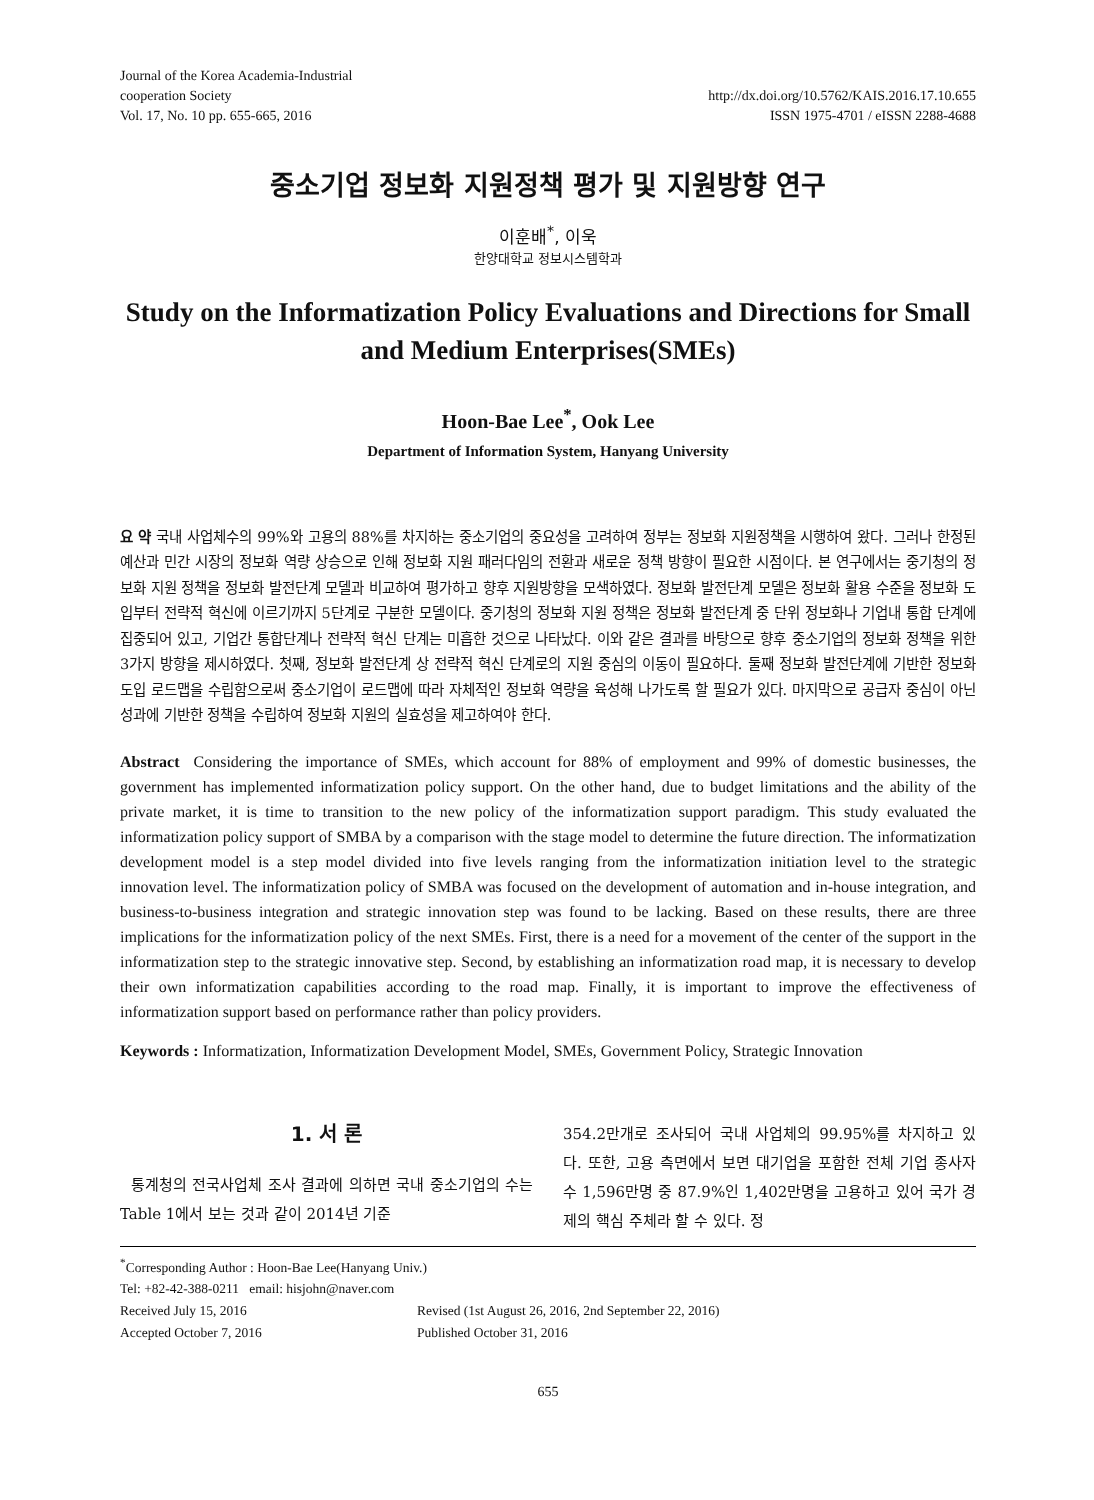Journal of the Korea Academia-Industrial
cooperation Society
Vol. 17, No. 10 pp. 655-665, 2016
http://dx.doi.org/10.5762/KAIS.2016.17.10.655
ISSN 1975-4701 / eISSN 2288-4688
중소기업 정보화 지원정책 평가 및 지원방향 연구
이훈배<sup>*</sup>, 이욱
한양대학교 정보시스템학과
Study on the Informatization Policy Evaluations and Directions for Small and Medium Enterprises(SMEs)
Hoon-Bae Lee<sup>*</sup>, Ook Lee
Department of Information System, Hanyang University
요 약 국내 사업체수의 99%와 고용의 88%를 차지하는 중소기업의 중요성을 고려하여 정부는 정보화 지원정책을 시행하여 왔다. 그러나 한정된 예산과 민간 시장의 정보화 역량 상승으로 인해 정보화 지원 패러다임의 전환과 새로운 정책 방향이 필요한 시점이다. 본 연구에서는 중기청의 정보화 지원 정책을 정보화 발전단계 모델과 비교하여 평가하고 향후 지원방향을 모색하였다. 정보화 발전단계 모델은 정보화 활용 수준을 정보화 도입부터 전략적 혁신에 이르기까지 5단계로 구분한 모델이다. 중기청의 정보화 지원 정책은 정보화 발전단계 중 단위 정보화나 기업내 통합 단계에 집중되어 있고, 기업간 통합단계나 전략적 혁신 단계는 미흡한 것으로 나타났다. 이와 같은 결과를 바탕으로 향후 중소기업의 정보화 정책을 위한 3가지 방향을 제시하였다. 첫째, 정보화 발전단계 상 전략적 혁신 단계로의 지원 중심의 이동이 필요하다. 둘째 정보화 발전단계에 기반한 정보화 도입 로드맵을 수립함으로써 중소기업이 로드맵에 따라 자체적인 정보화 역량을 육성해 나가도록 할 필요가 있다. 마지막으로 공급자 중심이 아닌 성과에 기반한 정책을 수립하여 정보화 지원의 실효성을 제고하여야 한다.
Abstract Considering the importance of SMEs, which account for 88% of employment and 99% of domestic businesses, the government has implemented informatization policy support. On the other hand, due to budget limitations and the ability of the private market, it is time to transition to the new policy of the informatization support paradigm. This study evaluated the informatization policy support of SMBA by a comparison with the stage model to determine the future direction. The informatization development model is a step model divided into five levels ranging from the informatization initiation level to the strategic innovation level. The informatization policy of SMBA was focused on the development of automation and in-house integration, and business-to-business integration and strategic innovation step was found to be lacking. Based on these results, there are three implications for the informatization policy of the next SMEs. First, there is a need for a movement of the center of the support in the informatization step to the strategic innovative step. Second, by establishing an informatization road map, it is necessary to develop their own informatization capabilities according to the road map. Finally, it is important to improve the effectiveness of informatization support based on performance rather than policy providers.
Keywords : Informatization, Informatization Development Model, SMEs, Government Policy, Strategic Innovation
1. 서 론
통계청의 전국사업체 조사 결과에 의하면 국내 중소기업의 수는 Table 1에서 보는 것과 같이 2014년 기준
354.2만개로 조사되어 국내 사업체의 99.95%를 차지하고 있다. 또한, 고용 측면에서 보면 대기업을 포함한 전체 기업 종사자 수 1,596만명 중 87.9%인 1,402만명을 고용하고 있어 국가 경제의 핵심 주체라 할 수 있다. 정
<sup>*</sup> Corresponding Author : Hoon-Bae Lee(Hanyang Univ.)
Tel: +82-42-388-0211 email: hisjohn@naver.com
Received July 15, 2016 Revised (1st August 26, 2016, 2nd September 22, 2016)
Accepted October 7, 2016 Published October 31, 2016
655